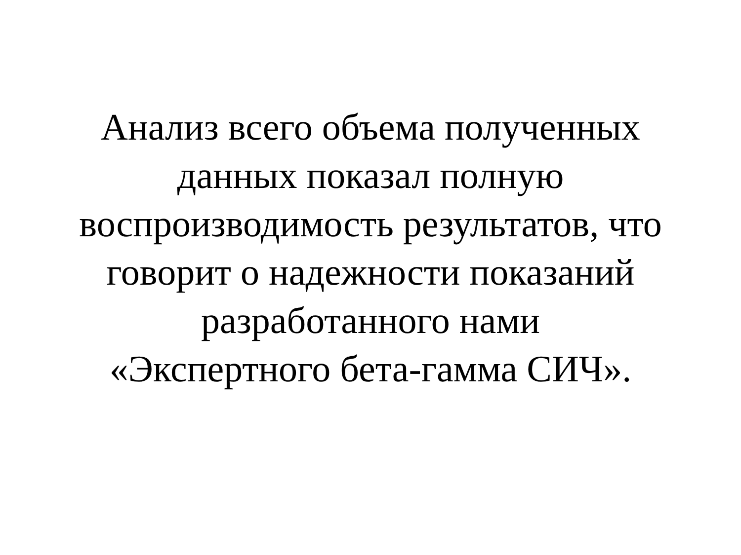Анализ всего объема полученных
данных показал полную
воспроизводимость результатов, что
говорит о надежности показаний
разработанного нами
«Экспертного бета-гамма СИЧ».